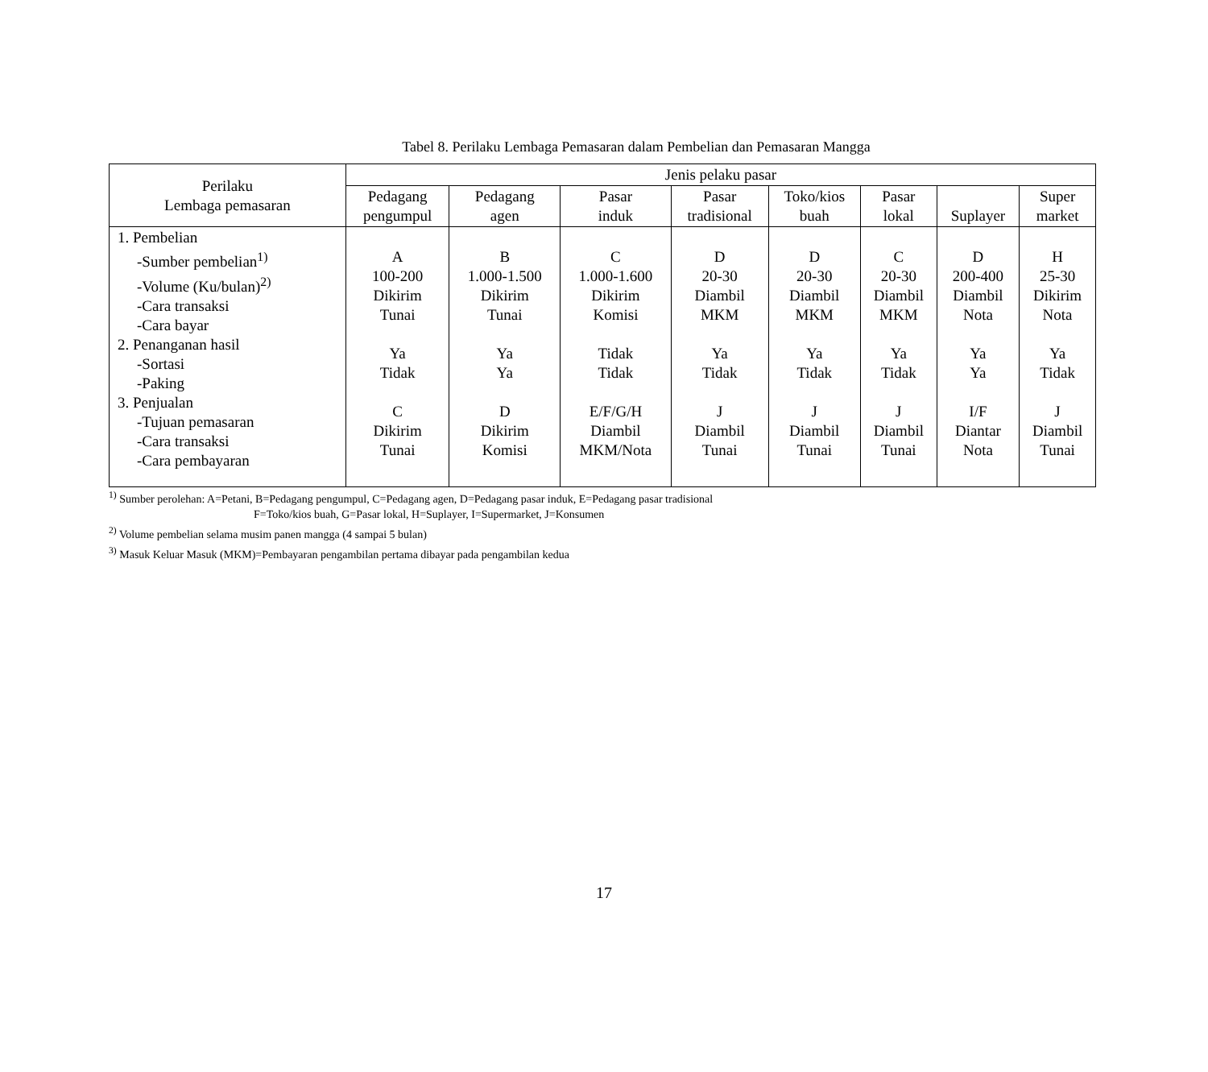Tabel 8. Perilaku Lembaga Pemasaran dalam Pembelian dan Pemasaran Mangga
| Perilaku Lembaga pemasaran | Jenis pelaku pasar | | | | | | | |
| --- | --- | --- | --- | --- | --- | --- | --- | --- |
| | Pedagang pengumpul | Pedagang agen | Pasar induk | Pasar tradisional | Toko/kios buah | Pasar lokal | Suplayer | Super market |
| 1. Pembelian -Sumber pembelian<sup>1)</sup> -Volume (Ku/bulan)<sup>2)</sup> -Cara transaksi -Cara bayar 2. Penanganan hasil -Sortasi -Paking 3. Penjualan -Tujuan pemasaran -Cara transaksi -Cara pembayaran | A 100-200 Dikirim Tunai Ya Tidak C Dikirim Tunai | B 1.000-1.500 Dikirim Tunai Ya Ya D Dikirim Komisi | C 1.000-1.600 Dikirim Komisi Tidak Tidak E/F/G/H Diambil MKM/Nota | D 20-30 Diambil MKM Ya Tidak J Diambil Tunai | D 20-30 Diambil MKM Ya Tidak J Diambil Tunai | C 20-30 Diambil MKM Ya Tidak J Diambil Tunai | D 200-400 Diambil Nota Ya Ya I/F Diantar Nota | H 25-30 Dikirim Nota Ya Tidak J Diambil Tunai |
<sup>1)</sup> Sumber perolehan: A=Petani, B=Pedagang pengumpul, C=Pedagang agen, D=Pedagang pasar induk, E=Pedagang pasar tradisional
F=Toko/kios buah, G=Pasar lokal, H=Suplayer, I=Supermarket, J=Konsumen
<sup>2)</sup> Volume pembelian selama musim panen mangga (4 sampai 5 bulan)
<sup>3)</sup> Masuk Keluar Masuk (MKM)=Pembayaran pengambilan pertama dibayar pada pengambilan kedua
17